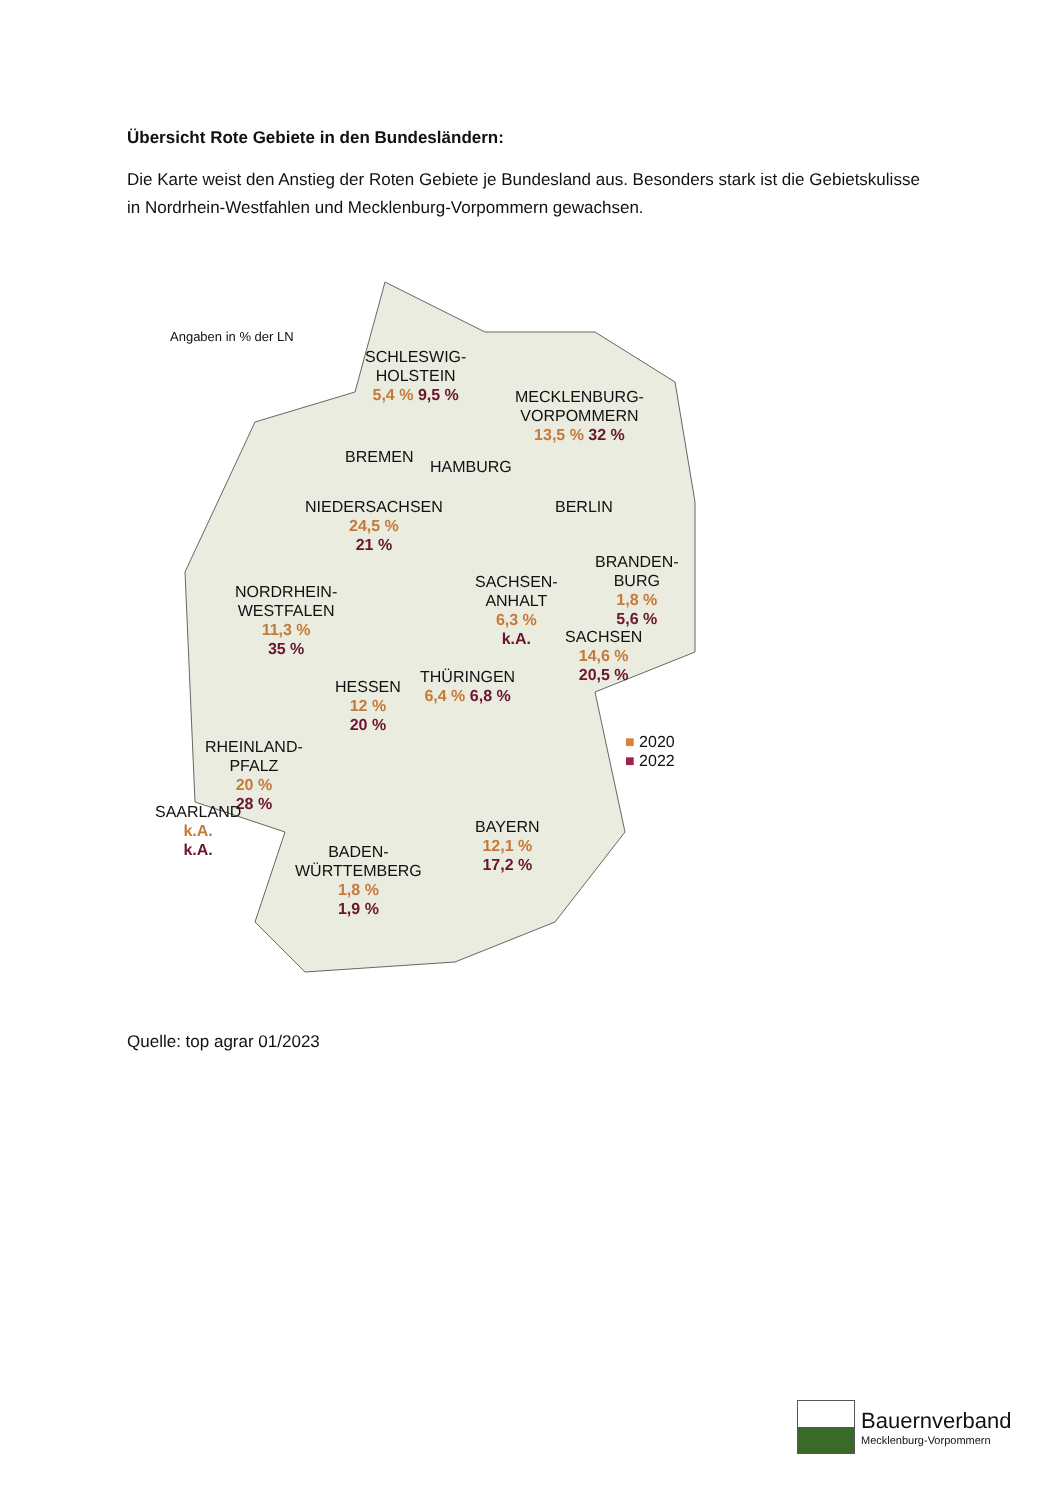Übersicht Rote Gebiete in den Bundesländern:
Die Karte weist den Anstieg der Roten Gebiete je Bundesland aus. Besonders stark ist die Gebietskulisse in Nordrhein-Westfahlen und Mecklenburg-Vorpommern gewachsen.
Angaben in % der LN
SCHLESWIG-
HOLSTEIN
5,4 % 9,5 %
MECKLENBURG-
VORPOMMERN
13,5 % 32 %
BREMEN
HAMBURG
NIEDERSACHSEN
24,5 %
21 %
BERLIN
BRANDEN-
BURG
1,8 %
5,6 %
NORDRHEIN-
WESTFALEN
11,3 %
35 %
SACHSEN-
ANHALT
6,3 %
k.A.
SACHSEN
14,6 %
20,5 %
HESSEN
12 %
20 %
THÜRINGEN
6,4 % 6,8 %
■ 2020
■ 2022
RHEINLAND-
PFALZ
20 %
28 %
SAARLAND
k.A.
k.A.
BAYERN
12,1 %
17,2 %
BADEN-
WÜRTTEMBERG
1,8 %
1,9 %
Quelle: top agrar 01/2023
Bauernverband
Mecklenburg-Vorpommern